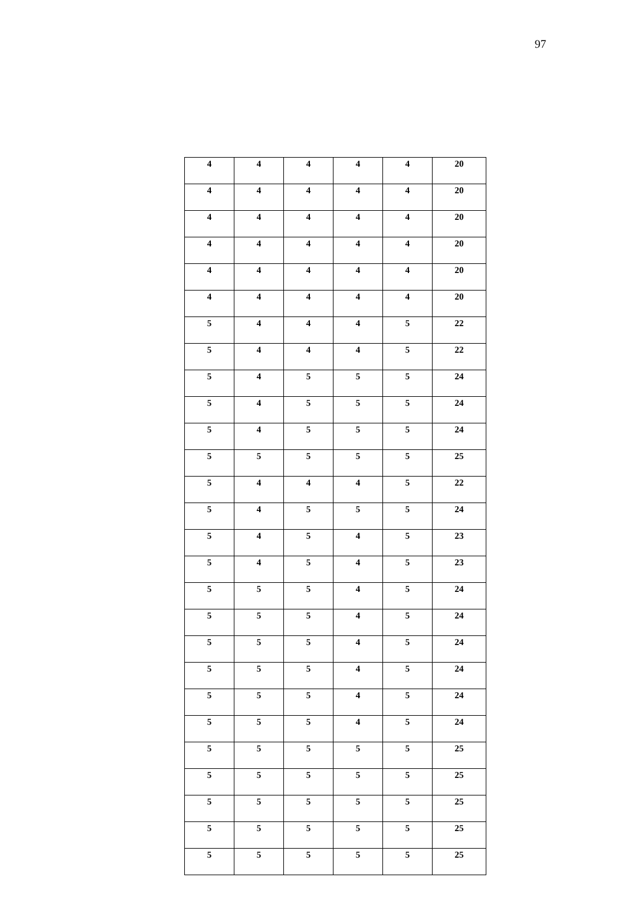97
| 4 | 4 | 4 | 4 | 4 | 20 |
| 4 | 4 | 4 | 4 | 4 | 20 |
| 4 | 4 | 4 | 4 | 4 | 20 |
| 4 | 4 | 4 | 4 | 4 | 20 |
| 4 | 4 | 4 | 4 | 4 | 20 |
| 4 | 4 | 4 | 4 | 4 | 20 |
| 5 | 4 | 4 | 4 | 5 | 22 |
| 5 | 4 | 4 | 4 | 5 | 22 |
| 5 | 4 | 5 | 5 | 5 | 24 |
| 5 | 4 | 5 | 5 | 5 | 24 |
| 5 | 4 | 5 | 5 | 5 | 24 |
| 5 | 5 | 5 | 5 | 5 | 25 |
| 5 | 4 | 4 | 4 | 5 | 22 |
| 5 | 4 | 5 | 5 | 5 | 24 |
| 5 | 4 | 5 | 4 | 5 | 23 |
| 5 | 4 | 5 | 4 | 5 | 23 |
| 5 | 5 | 5 | 4 | 5 | 24 |
| 5 | 5 | 5 | 4 | 5 | 24 |
| 5 | 5 | 5 | 4 | 5 | 24 |
| 5 | 5 | 5 | 4 | 5 | 24 |
| 5 | 5 | 5 | 4 | 5 | 24 |
| 5 | 5 | 5 | 4 | 5 | 24 |
| 5 | 5 | 5 | 5 | 5 | 25 |
| 5 | 5 | 5 | 5 | 5 | 25 |
| 5 | 5 | 5 | 5 | 5 | 25 |
| 5 | 5 | 5 | 5 | 5 | 25 |
| 5 | 5 | 5 | 5 | 5 | 25 |